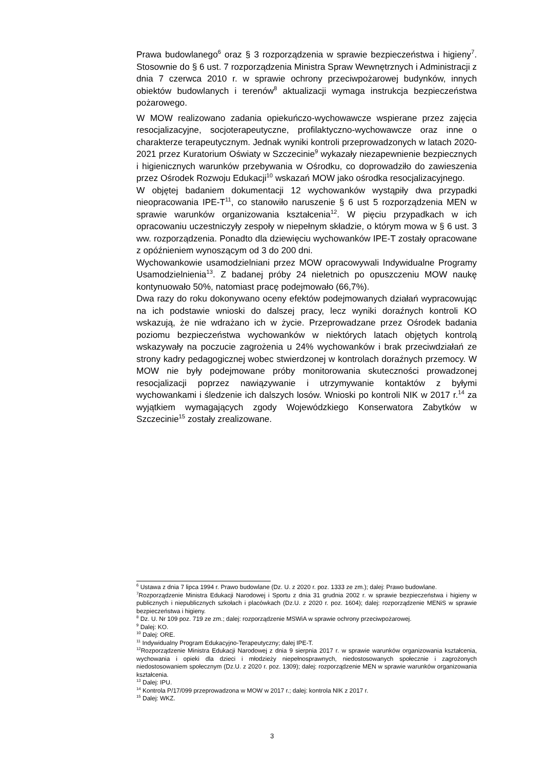Prawa budowlanego<sup>6</sup> oraz § 3 rozporządzenia w sprawie bezpieczeństwa i higieny<sup>7</sup>. Stosownie do § 6 ust. 7 rozporządzenia Ministra Spraw Wewnętrznych i Administracji z dnia 7 czerwca 2010 r. w sprawie ochrony przeciwpożarowej budynków, innych obiektów budowlanych i terenów<sup>8</sup> aktualizacji wymaga instrukcja bezpieczeństwa pożarowego.
W MOW realizowano zadania opiekuńczo-wychowawcze wspierane przez zajęcia resocjalizacyjne, socjoterapeutyczne, profilaktyczno-wychowawcze oraz inne o charakterze terapeutycznym. Jednak wyniki kontroli przeprowadzonych w latach 2020-2021 przez Kuratorium Oświaty w Szczecinie<sup>9</sup> wykazały niezapewnienie bezpiecznych i higienicznych warunków przebywania w Ośrodku, co doprowadziło do zawieszenia przez Ośrodek Rozwoju Edukacji<sup>10</sup> wskazań MOW jako ośrodka resocjalizacyjnego.
W objętej badaniem dokumentacji 12 wychowanków wystąpiły dwa przypadki nieopracowania IPE-T<sup>11</sup>, co stanowiło naruszenie § 6 ust 5 rozporządzenia MEN w sprawie warunków organizowania kształcenia<sup>12</sup>. W pięciu przypadkach w ich opracowaniu uczestniczyły zespoły w niepełnym składzie, o którym mowa w § 6 ust. 3 ww. rozporządzenia. Ponadto dla dziewięciu wychowanków IPE-T zostały opracowane z opóźnieniem wynoszącym od 3 do 200 dni.
Wychowankowie usamodzielniani przez MOW opracowywali Indywidualne Programy Usamodzielnienia<sup>13</sup>. Z badanej próby 24 nieletnich po opuszczeniu MOW naukę kontynuowało 50%, natomiast pracę podejmowało (66,7%).
Dwa razy do roku dokonywano oceny efektów podejmowanych działań wypracowując na ich podstawie wnioski do dalszej pracy, lecz wyniki doraźnych kontroli KO wskazują, że nie wdrażano ich w życie. Przeprowadzane przez Ośrodek badania poziomu bezpieczeństwa wychowanków w niektórych latach objętych kontrolą wskazywały na poczucie zagrożenia u 24% wychowanków i brak przeciwdziałań ze strony kadry pedagogicznej wobec stwierdzonej w kontrolach doraźnych przemocy. W MOW nie były podejmowane próby monitorowania skuteczności prowadzonej resocjalizacji poprzez nawiązywanie i utrzymywanie kontaktów z byłymi wychowankami i śledzenie ich dalszych losów. Wnioski po kontroli NIK w 2017 r.<sup>14</sup> za wyjątkiem wymagających zgody Wojewódzkiego Konserwatora Zabytków w Szczecinie<sup>15</sup> zostały zrealizowane.
<sup>6</sup> Ustawa z dnia 7 lipca 1994 r. Prawo budowlane (Dz. U. z 2020 r. poz. 1333 ze zm.); dalej: Prawo budowlane.
<sup>7</sup> Rozporządzenie Ministra Edukacji Narodowej i Sportu z dnia 31 grudnia 2002 r. w sprawie bezpieczeństwa i higieny w publicznych i niepublicznych szkołach i placówkach (Dz.U. z 2020 r. poz. 1604); dalej: rozporządzenie MENiS w sprawie bezpieczeństwa i higieny.
<sup>8</sup> Dz. U. Nr 109 poz. 719 ze zm.; dalej: rozporządzenie MSWiA w sprawie ochrony przeciwpożarowej.
<sup>9</sup> Dalej: KO.
<sup>10</sup> Dalej: ORE.
<sup>11</sup> Indywidualny Program Edukacyjno-Terapeutyczny; dalej IPE-T.
<sup>12</sup> Rozporządzenie Ministra Edukacji Narodowej z dnia 9 sierpnia 2017 r. w sprawie warunków organizowania kształcenia, wychowania i opieki dla dzieci i młodzieży niepełnosprawnych, niedostosowanych społecznie i zagrożonych niedostosowaniem społecznym (Dz.U. z 2020 r. poz. 1309); dalej: rozporządzenie MEN w sprawie warunków organizowania kształcenia.
<sup>13</sup> Dalej: IPU.
<sup>14</sup> Kontrola P/17/099 przeprowadzona w MOW w 2017 r.; dalej: kontrola NIK z 2017 r.
<sup>15</sup> Dalej: WKZ.
3